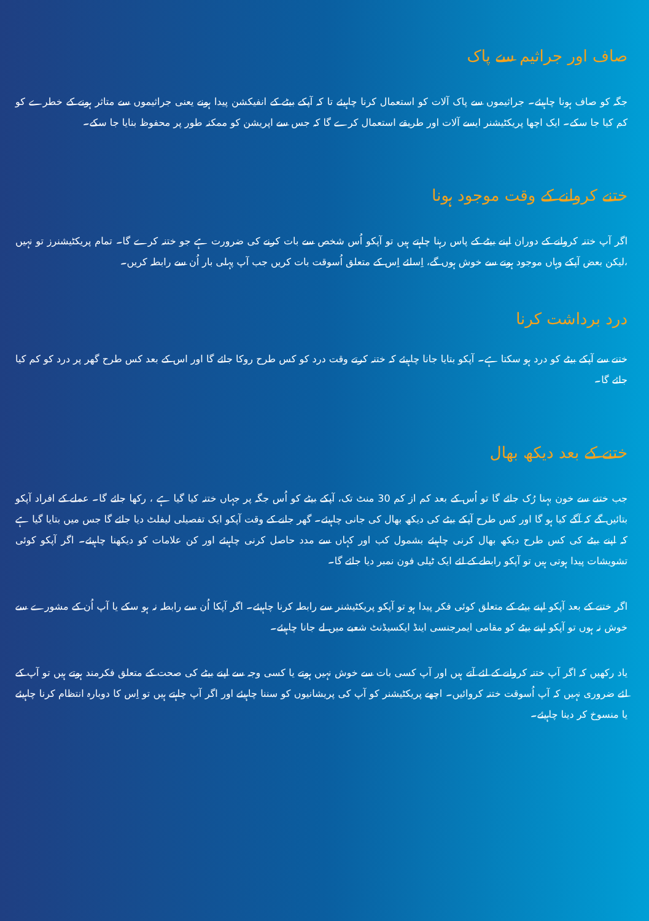صاف اور جراثیم سے پاک
جگہ کو صاف ہونا چاہیئے۔ جراثیموں سے پاک آلات کو استعمال کرنا چاہیئے تا کہ آپکے بیٹے کے انفیکشن پیدا ہونے یعنی جراثیموں سے متاثر ہونے کے خطرے کو کم کیا جا سکے۔ ایک اچھا پریکٹیشنر ایسے آلات اور طریقے استعمال کرے گا کہ جس سے اپریشن کو ممکنہ طور پر محفوظ بنایا جا سکے۔
ختنے کروانے کے وقت موجود ہونا
اگر آپ ختنہ کروانے کے دوران اپنے بیٹے کے پاس رہنا چاہتے ہیں تو آپکو اُس شخص سے بات کرنے کی ضرورت ہے جو ختنہ کرے گا۔ تمام پریکٹیشنرز تو نہیں ،لیکن بعض آپکے وہاں موجود ہونے سے خوش ہوں گے، اِسلئے اِس کے متعلق اُسوقت بات کریں جب آپ پہلی بار اُن سے رابطہ کریں۔
درد برداشت کرنا
ختنے سے آپکے بیٹے کو درد ہو سکتا ہے۔ آپکو بتایا جانا چاہیئے کہ ختنہ کرتے وقت درد کو کس طرح روکا جائے گا اور اس کے بعد کس طرح گھر پر درد کو کم کیا جائے گا۔
ختنے کے بعد دیکھ بھال
جب ختنے سے خون بہنا رُک جائے گا تو اُس کے بعد کم از کم 30 منٹ تک، آپکے بیٹے کو اُس جگہ پر جہاں ختنہ کیا گیا ہے ، رکھا جائے گا۔ عملے کے افراد آپکو بتائیں گے کہ آگے کیا ہو گا اور کس طرح آپکے بیٹے کی دیکھ بھال کی جانی چاہیئے۔ گھر جانے کے وقت آپکو ایک تفصیلی لیفلٹ دیا جائے گا جس میں بتایا گیا ہے کہ اپنے بیٹے کی کس طرح دیکھ بھال کرنی چاہیئے بشمول کب اور کہاں سے مدد حاصل کرنی چاہیئے اور کن علامات کو دیکھنا چاہیئے۔ اگر آپکو کوئی تشویشات پیدا ہوتی ہیں تو آپکو رابطے کے لئے ایک ٹیلی فون نمبر دیا جائے گا۔
اگر ختنے کے بعد آپکو اپنے بیٹے کے متعلق کوئی فکر پیدا ہو تو آپکو پریکٹیشنر سے رابطہ کرنا چاہیئے۔ اگر آپکا اُن سے رابطہ نہ ہو سکے یا آپ اُن کے مشورے سے خوش نہ ہوں تو آپکو اپنے بیٹے کو مقامی ایمرجنسی اینڈ ایکسیڈنٹ شعبے میں لے جانا چاہیئے۔
یاد رکھیں کہ اگر آپ ختنہ کروانے کے لئے آتے ہیں اور آپ کسی بات سے خوش نہیں ہوتے یا کسی وجہ سے اپنے بیٹے کی صحت کے متعلق فکرمند ہوتے ہیں تو آپ کے لئے ضروری نہیں کہ آپ اُسوقت ختنہ کروائیں۔ اچھے پریکٹیشنر کو آپ کی پریشانیوں کو سننا چاہیئے اور اگر آپ چاہتے ہیں تو اِس کا دوبارہ انتظام کرنا چاہیئے یا منسوخ کر دینا چاہیئے۔